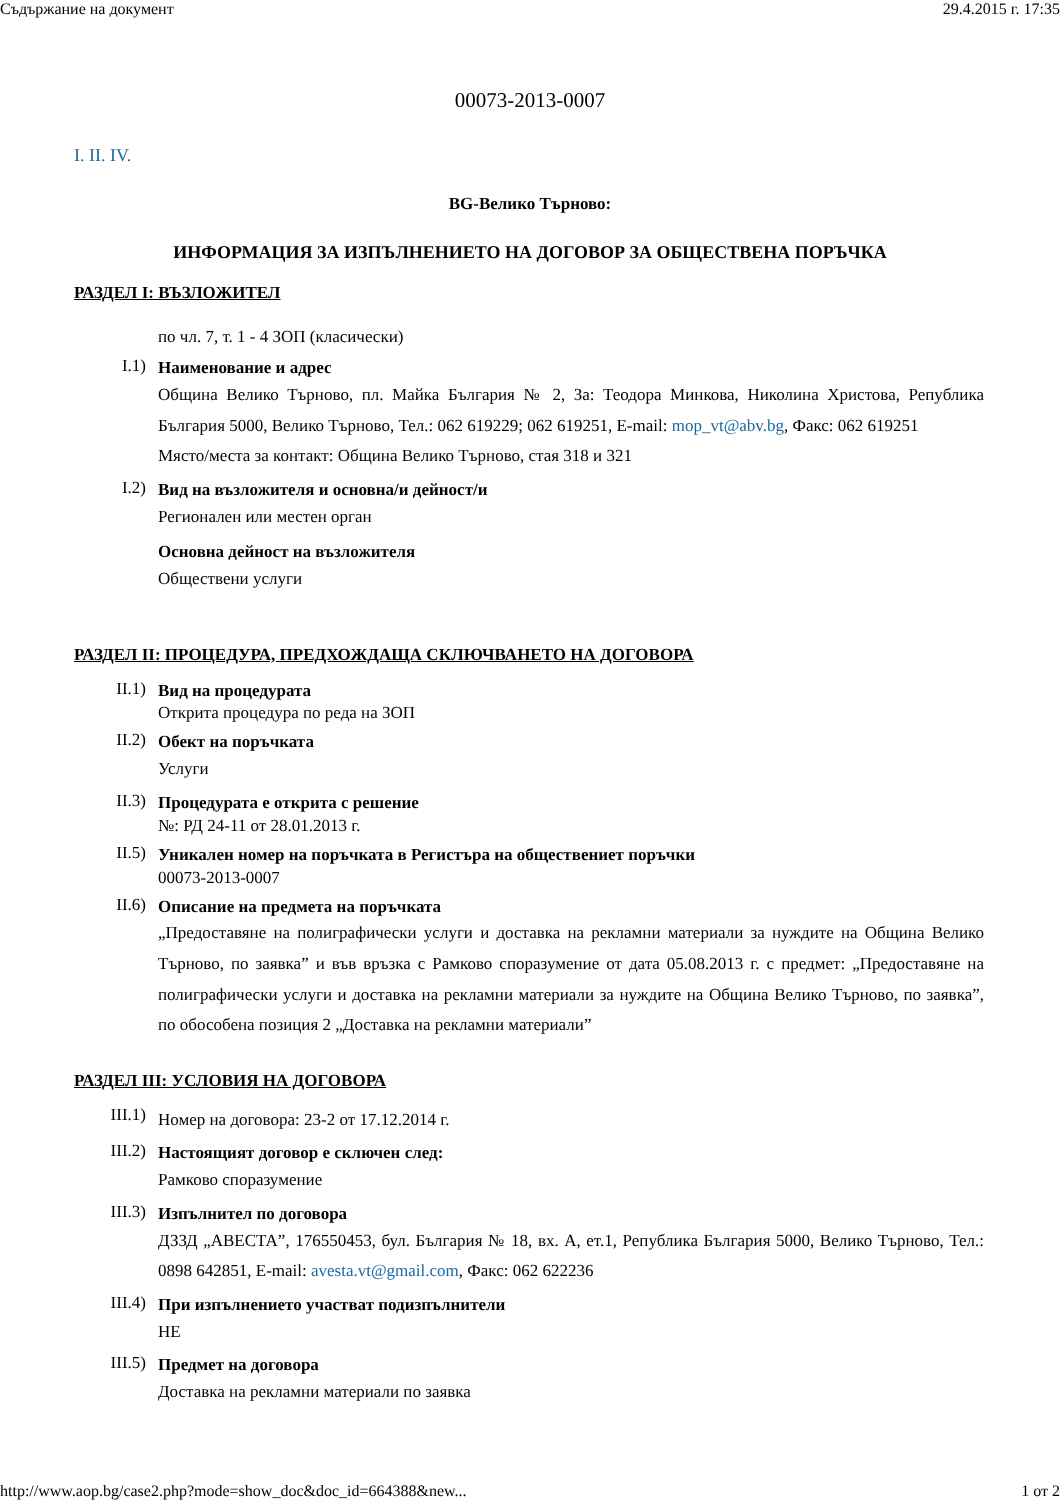Съдържание на документ 29.4.2015 г. 17:35
00073-2013-0007
I. II. IV.
BG-Велико Търново:
ИНФОРМАЦИЯ ЗА ИЗПЪЛНЕНИЕТО НА ДОГОВОР ЗА ОБЩЕСТВЕНА ПОРЪЧКА
РАЗДЕЛ I: ВЪЗЛОЖИТЕЛ
по чл. 7, т. 1 - 4 ЗОП (класически)
I.1)
Наименование и адрес
Община Велико Търново, пл. Майка България № 2, За: Теодора Минкова, Николина Христова, Република България 5000, Велико Търново, Тел.: 062 619229; 062 619251, E-mail: mop_vt@abv.bg, Факс: 062 619251
Място/места за контакт: Община Велико Търново, стая 318 и 321
I.2)
Вид на възложителя и основна/и дейност/и
Регионален или местен орган
Основна дейност на възложителя
Обществени услуги
РАЗДЕЛ II: ПРОЦЕДУРА, ПРЕДХОЖДАЩА СКЛЮЧВАНЕТО НА ДОГОВОРА
II.1)
Вид на процедурата
Открита процедура по реда на ЗОП
II.2)
Обект на поръчката
Услуги
II.3)
Процедурата е открита с решение
№: РД 24-11 от 28.01.2013 г.
II.5)
Уникален номер на поръчката в Регистъра на обществениет поръчки
00073-2013-0007
II.6)
Описание на предмета на поръчката
„Предоставяне на полиграфически услуги и доставка на рекламни материали за нуждите на Община Велико Търново, по заявка” и във връзка с Рамково споразумение от дата 05.08.2013 г. с предмет: „Предоставяне на полиграфически услуги и доставка на рекламни материали за нуждите на Община Велико Търново, по заявка”, по обособена позиция 2 „Доставка на рекламни материали”
РАЗДЕЛ III: УСЛОВИЯ НА ДОГОВОРА
III.1)
Номер на договора: 23-2 от 17.12.2014 г.
III.2)
Настоящият договор е сключен след:
Рамково споразумение
III.3)
Изпълнител по договора
ДЗЗД „АВЕСТА”, 176550453, бул. България № 18, вх. А, ет.1, Република България 5000, Велико Търново, Тел.: 0898 642851, E-mail: avesta.vt@gmail.com, Факс: 062 622236
III.4)
При изпълнението участват подизпълнители
НЕ
III.5)
Предмет на договора
Доставка на рекламни материали по заявка
http://www.aop.bg/case2.php?mode=show_doc&doc_id=664388&new... 1 от 2